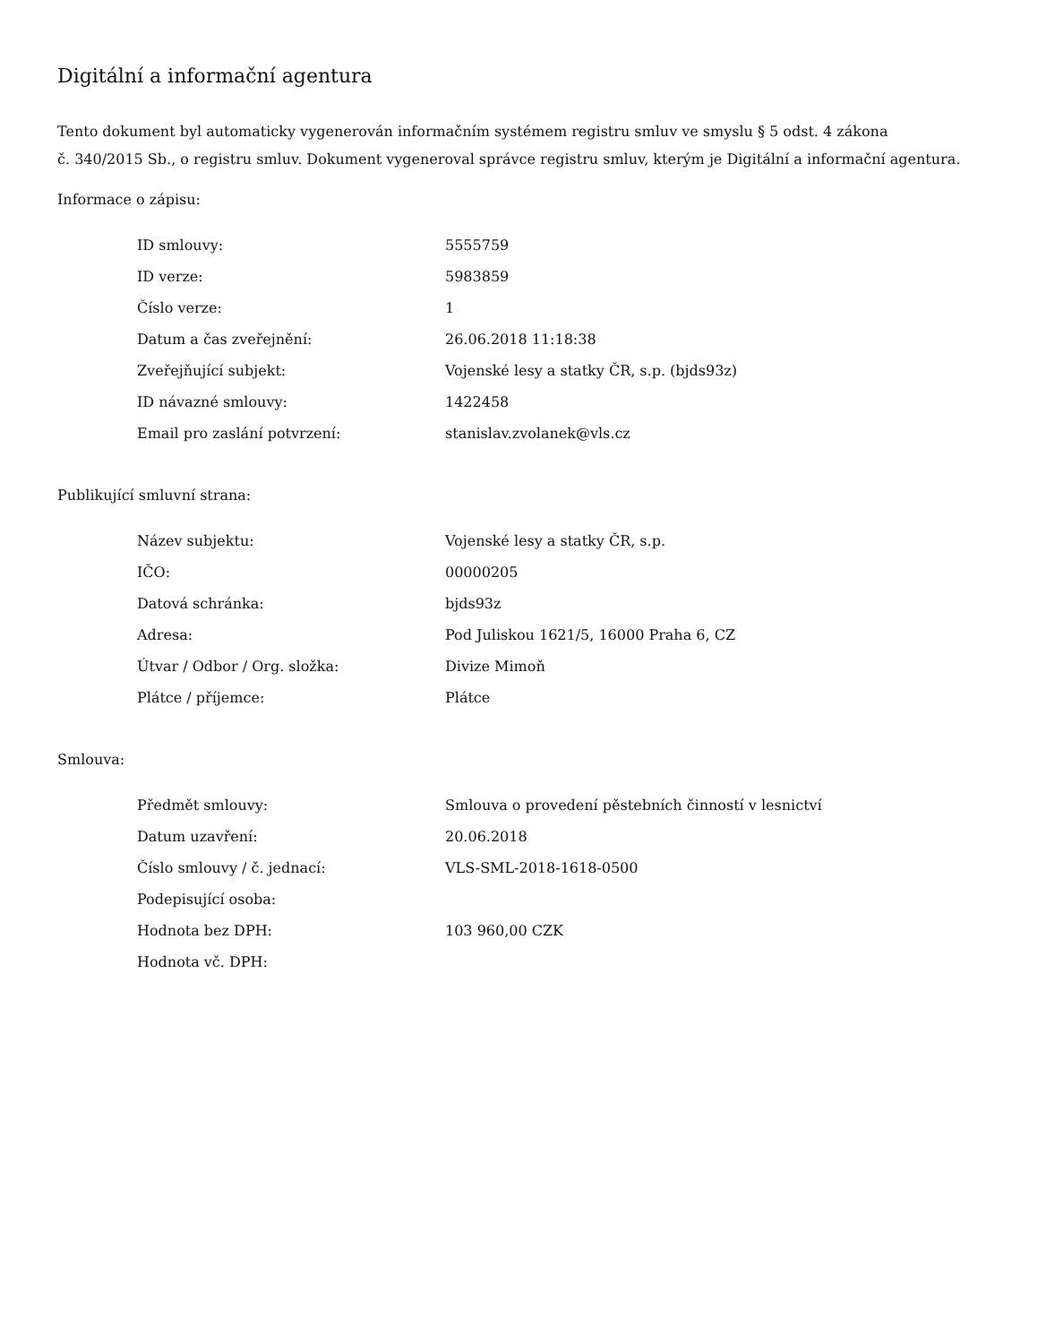Digitální a informační agentura
Tento dokument byl automaticky vygenerován informačním systémem registru smluv ve smyslu § 5 odst. 4 zákona
č. 340/2015 Sb., o registru smluv. Dokument vygeneroval správce registru smluv, kterým je Digitální a informační agentura.
Informace o zápisu:
| ID smlouvy: | 5555759 |
| ID verze: | 5983859 |
| Číslo verze: | 1 |
| Datum a čas zveřejnění: | 26.06.2018 11:18:38 |
| Zveřejňující subjekt: | Vojenské lesy a statky ČR, s.p. (bjds93z) |
| ID návazné smlouvy: | 1422458 |
| Email pro zaslání potvrzení: | stanislav.zvolanek@vls.cz |
Publikující smluvní strana:
| Název subjektu: | Vojenské lesy a statky ČR, s.p. |
| IČO: | 00000205 |
| Datová schránka: | bjds93z |
| Adresa: | Pod Juliskou 1621/5, 16000 Praha 6, CZ |
| Útvar / Odbor / Org. složka: | Divize Mimoň |
| Plátce / příjemce: | Plátce |
Smlouva:
| Předmět smlouvy: | Smlouva o provedení pěstebních činností v lesnictví |
| Datum uzavření: | 20.06.2018 |
| Číslo smlouvy / č. jednací: | VLS-SML-2018-1618-0500 |
| Podepisující osoba: | |
| Hodnota bez DPH: | 103 960,00 CZK |
| Hodnota vč. DPH: | |